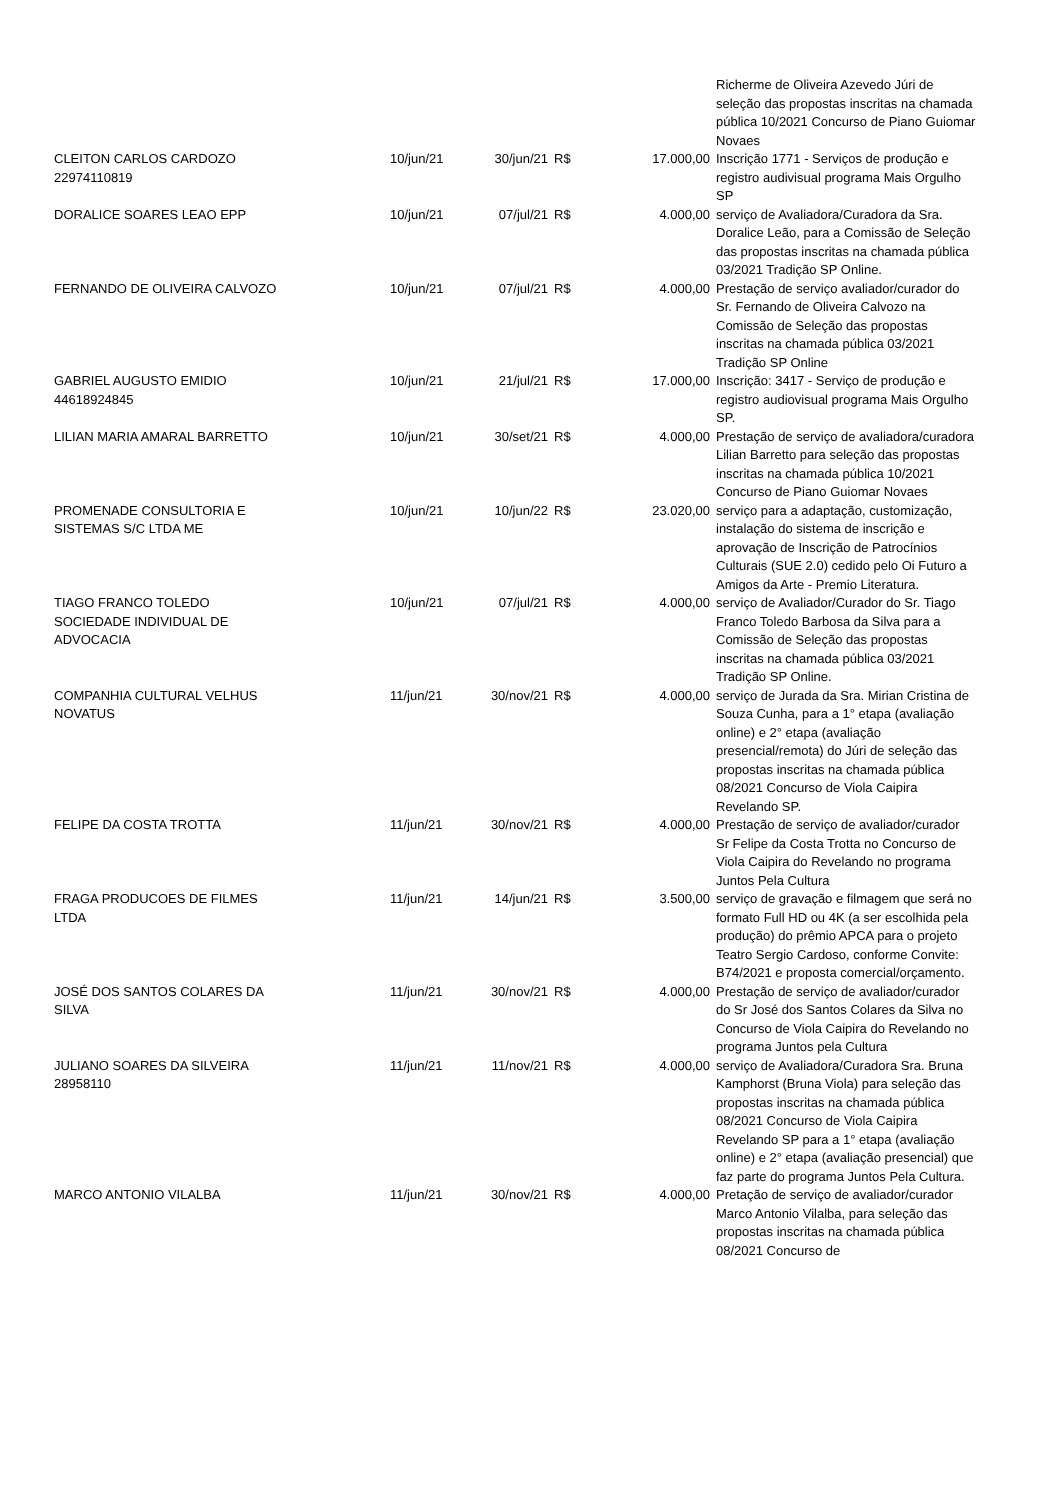| | | | | | Richerme de Oliveira Azevedo Júri de seleção das propostas inscritas na chamada pública 10/2021 Concurso de Piano Guiomar Novaes |
| CLEITON CARLOS CARDOZO 22974110819 | 10/jun/21 | 30/jun/21 | R$ | 17.000,00 | Inscrição 1771 - Serviços de produção e registro audivisual programa Mais Orgulho SP |
| DORALICE SOARES LEAO EPP | 10/jun/21 | 07/jul/21 | R$ | 4.000,00 | serviço de Avaliadora/Curadora da Sra. Doralice Leão, para a Comissão de Seleção das propostas inscritas na chamada pública 03/2021 Tradição SP Online. |
| FERNANDO DE OLIVEIRA CALVOZO | 10/jun/21 | 07/jul/21 | R$ | 4.000,00 | Prestação de serviço avaliador/curador do Sr. Fernando de Oliveira Calvozo na Comissão de Seleção das propostas inscritas na chamada pública 03/2021 Tradição SP Online |
| GABRIEL AUGUSTO EMIDIO 44618924845 | 10/jun/21 | 21/jul/21 | R$ | 17.000,00 | Inscrição: 3417 - Serviço de produção e registro audiovisual programa Mais Orgulho SP. |
| LILIAN MARIA AMARAL BARRETTO | 10/jun/21 | 30/set/21 | R$ | 4.000,00 | Prestação de serviço de avaliadora/curadora Lilian Barretto para seleção das propostas inscritas na chamada pública 10/2021 Concurso de Piano Guiomar Novaes |
| PROMENADE CONSULTORIA E SISTEMAS S/C LTDA ME | 10/jun/21 | 10/jun/22 | R$ | 23.020,00 | serviço para a adaptação, customização, instalação do sistema de inscrição e aprovação de Inscrição de Patrocínios Culturais (SUE 2.0) cedido pelo Oi Futuro a Amigos da Arte - Premio Literatura. |
| TIAGO FRANCO TOLEDO SOCIEDADE INDIVIDUAL DE ADVOCACIA | 10/jun/21 | 07/jul/21 | R$ | 4.000,00 | serviço de Avaliador/Curador do Sr. Tiago Franco Toledo Barbosa da Silva para a Comissão de Seleção das propostas inscritas na chamada pública 03/2021 Tradição SP Online. |
| COMPANHIA CULTURAL VELHUS NOVATUS | 11/jun/21 | 30/nov/21 | R$ | 4.000,00 | serviço de Jurada da Sra. Mirian Cristina de Souza Cunha, para a 1° etapa (avaliação online) e 2° etapa (avaliação presencial/remota) do Júri de seleção das propostas inscritas na chamada pública 08/2021 Concurso de Viola Caipira Revelando SP. |
| FELIPE DA COSTA TROTTA | 11/jun/21 | 30/nov/21 | R$ | 4.000,00 | Prestação de serviço de avaliador/curador Sr Felipe da Costa Trotta no Concurso de Viola Caipira do Revelando no programa Juntos Pela Cultura |
| FRAGA PRODUCOES DE FILMES LTDA | 11/jun/21 | 14/jun/21 | R$ | 3.500,00 | serviço de gravação e filmagem que será no formato Full HD ou 4K (a ser escolhida pela produção) do prêmio APCA para o projeto Teatro Sergio Cardoso, conforme Convite: B74/2021 e proposta comercial/orçamento. |
| JOSÉ DOS SANTOS COLARES DA SILVA | 11/jun/21 | 30/nov/21 | R$ | 4.000,00 | Prestação de serviço de avaliador/curador do Sr José dos Santos Colares da Silva no Concurso de Viola Caipira do Revelando no programa Juntos pela Cultura |
| JULIANO SOARES DA SILVEIRA 28958110 | 11/jun/21 | 11/nov/21 | R$ | 4.000,00 | serviço de Avaliadora/Curadora Sra. Bruna Kamphorst (Bruna Viola) para seleção das propostas inscritas na chamada pública 08/2021 Concurso de Viola Caipira Revelando SP para a 1° etapa (avaliação online) e 2° etapa (avaliação presencial) que faz parte do programa Juntos Pela Cultura. |
| MARCO ANTONIO VILALBA | 11/jun/21 | 30/nov/21 | R$ | 4.000,00 | Pretação de serviço de avaliador/curador Marco Antonio Vilalba, para seleção das propostas inscritas na chamada pública 08/2021 Concurso de |